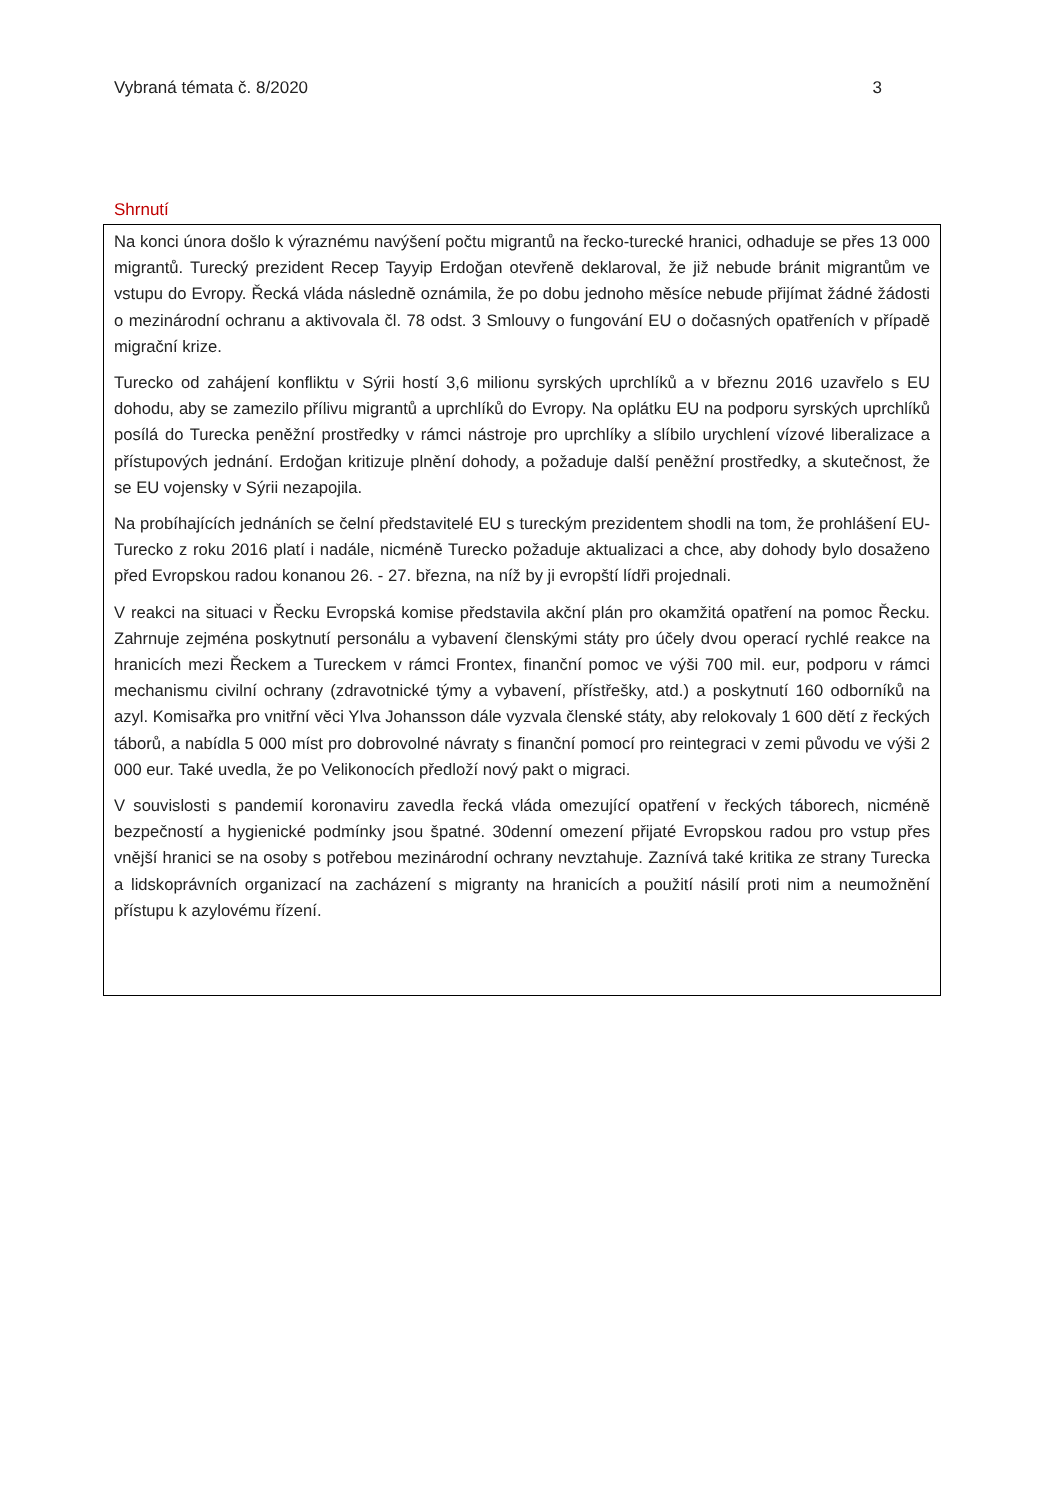Vybraná témata č. 8/2020 3
Shrnutí
Na konci února došlo k výraznému navýšení počtu migrantů na řecko-turecké hranici, odhaduje se přes 13 000 migrantů. Turecký prezident Recep Tayyip Erdoğan otevřeně deklaroval, že již nebude bránit migrantům ve vstupu do Evropy. Řecká vláda následně oznámila, že po dobu jednoho měsíce nebude přijímat žádné žádosti o mezinárodní ochranu a aktivovala čl. 78 odst. 3 Smlouvy o fungování EU o dočasných opatřeních v případě migrační krize.
Turecko od zahájení konfliktu v Sýrii hostí 3,6 milionu syrských uprchlíků a v březnu 2016 uzavřelo s EU dohodu, aby se zamezilo přílivu migrantů a uprchlíků do Evropy. Na oplátku EU na podporu syrských uprchlíků posílá do Turecka peněžní prostředky v rámci nástroje pro uprchlíky a slíbilo urychlení vízové liberalizace a přístupových jednání. Erdoğan kritizuje plnění dohody, a požaduje další peněžní prostředky, a skutečnost, že se EU vojensky v Sýrii nezapojila.
Na probíhajících jednáních se čelní představitelé EU s tureckým prezidentem shodli na tom, že prohlášení EU-Turecko z roku 2016 platí i nadále, nicméně Turecko požaduje aktualizaci a chce, aby dohody bylo dosaženo před Evropskou radou konanou 26. - 27. března, na níž by ji evropští lídři projednali.
V reakci na situaci v Řecku Evropská komise představila akční plán pro okamžitá opatření na pomoc Řecku. Zahrnuje zejména poskytnutí personálu a vybavení členskými státy pro účely dvou operací rychlé reakce na hranicích mezi Řeckem a Tureckem v rámci Frontex, finanční pomoc ve výši 700 mil. eur, podporu v rámci mechanismu civilní ochrany (zdravotnické týmy a vybavení, přístřešky, atd.) a poskytnutí 160 odborníků na azyl. Komisařka pro vnitřní věci Ylva Johansson dále vyzvala členské státy, aby relokovaly 1 600 dětí z řeckých táborů, a nabídla 5 000 míst pro dobrovolné návraty s finanční pomocí pro reintegraci v zemi původu ve výši 2 000 eur. Také uvedla, že po Velikonocích předloží nový pakt o migraci.
V souvislosti s pandemií koronaviru zavedla řecká vláda omezující opatření v řeckých táborech, nicméně bezpečností a hygienické podmínky jsou špatné. 30denní omezení přijaté Evropskou radou pro vstup přes vnější hranici se na osoby s potřebou mezinárodní ochrany nevztahuje. Zaznívá také kritika ze strany Turecka a lidskoprávních organizací na zacházení s migranty na hranicích a použití násilí proti nim a neumožnění přístupu k azylovému řízení.